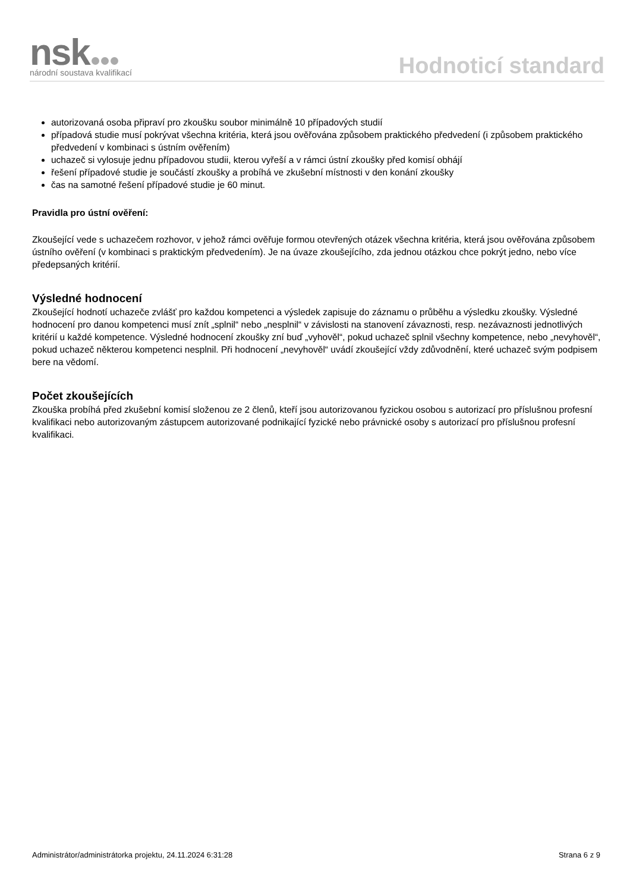nsk
národní soustava kvalifikací
Hodnoticí standard
autorizovaná osoba připraví pro zkoušku soubor minimálně 10 případových studií
případová studie musí pokrývat všechna kritéria, která jsou ověřována způsobem praktického předvedení (i způsobem praktického předvedení v kombinaci s ústním ověřením)
uchazeč si vylosuje jednu případovou studii, kterou vyřeší a v rámci ústní zkoušky před komisí obhájí
řešení případové studie je součástí zkoušky a probíhá ve zkušební místnosti v den konání zkoušky
čas na samotné řešení případové studie je 60 minut.
Pravidla pro ústní ověření:
Zkoušející vede s uchazečem rozhovor, v jehož rámci ověřuje formou otevřených otázek všechna kritéria, která jsou ověřována způsobem ústního ověření (v kombinaci s praktickým předvedením). Je na úvaze zkoušejícího, zda jednou otázkou chce pokrýt jedno, nebo více předepsaných kritérií.
Výsledné hodnocení
Zkoušející hodnotí uchazeče zvlášť pro každou kompetenci a výsledek zapisuje do záznamu o průběhu a výsledku zkoušky. Výsledné hodnocení pro danou kompetenci musí znít „splnil“ nebo „nesplnil“ v závislosti na stanovení závaznosti, resp. nezávaznosti jednotlivých kritérií u každé kompetence. Výsledné hodnocení zkoušky zní buď „vyhověl“, pokud uchazeč splnil všechny kompetence, nebo „nevyhověl“, pokud uchazeč některou kompetenci nesplnil. Při hodnocení „nevyhověl“ uvádí zkoušející vždy zdůvodnění, které uchazeč svým podpisem bere na vědomí.
Počet zkoušejících
Zkouška probíhá před zkušební komisí složenou ze 2 členů, kteří jsou autorizovanou fyzickou osobou s autorizací pro příslušnou profesní kvalifikaci nebo autorizovaným zástupcem autorizované podnikající fyzické nebo právnické osoby s autorizací pro příslušnou profesní kvalifikaci.
Administrátor/administrátorka projektu, 24.11.2024 6:31:28 Strana 6 z 9